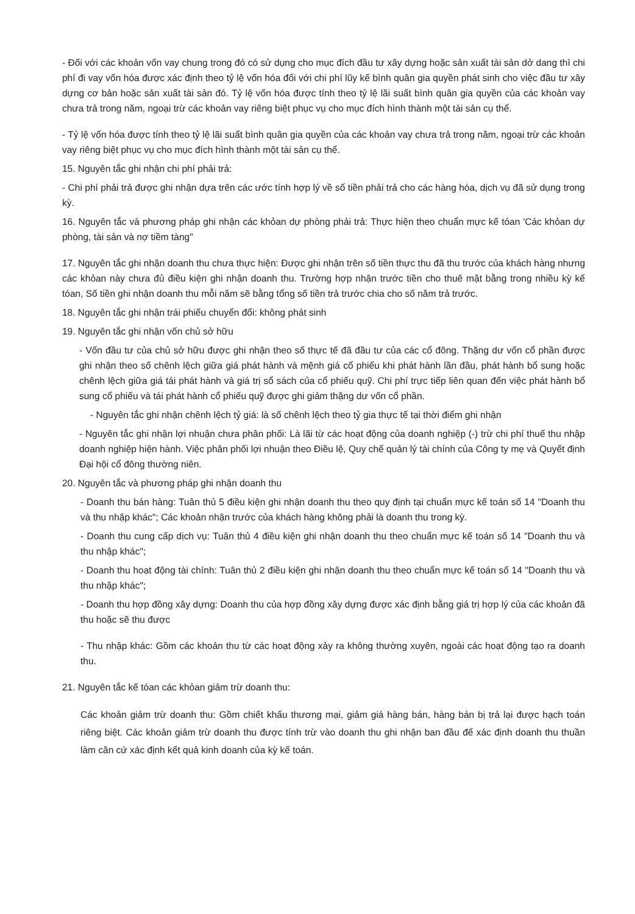- Đối với các khoản vốn vay chung trong đó có sử dụng cho mục đích đầu tư xây dựng hoặc sản xuất tài sản dở dang thì chi phí đi vay vốn hóa được xác định theo tỷ lệ vốn hóa đối với chi phí lũy kế bình quân gia quyền phát sinh cho việc đầu tư xây dựng cơ bản hoặc sản xuất tài sản đó. Tỷ lệ vốn hóa được tính theo tỷ lệ lãi suất bình quân gia quyền của các khoản vay chưa trả trong năm, ngoại trừ các khoản vay riêng biệt phục vụ cho mục đích hình thành một tài sản cụ thể.
- Tỷ lệ vốn hóa được tính theo tỷ lệ lãi suất bình quân gia quyền của các khoản vay chưa trả trong năm, ngoại trừ các khoản vay riêng biệt phục vụ cho mục đích hình thành một tài sản cụ thể.
15. Nguyên tắc ghi nhận chi phí phải trả:
- Chi phí phải trả được ghi nhận dựa trên các ước tính hợp lý về số tiền phải trả cho các hàng hóa, dịch vụ đã sử dụng trong kỳ.
16. Nguyên tắc và phương pháp ghi nhận các khỏan dự phòng phải trả: Thực hiện theo chuẩn mực kế tóan 'Các khỏan dự phòng, tài sản và nợ tiềm tàng"
17. Nguyên tắc ghi nhận doanh thu chưa thực hiện: Được ghi nhận trên số tiền thực thu đã thu trước của khách hàng nhưng các khỏan này chưa đủ điều kiện ghi nhận doanh thu. Trường hợp nhận trước tiền cho thuê mặt bằng trong nhiều kỳ kế tóan, Số tiền ghi nhận doanh thu mỗi năm sẽ bằng tổng số tiền trả trước chia cho số năm trả trước.
18. Nguyên tắc ghi nhận trái phiếu chuyển đổi: không phát sinh
19. Nguyên tắc ghi nhận vốn chủ sở hữu
- Vốn đầu tư của chủ sở hữu được ghi nhận theo số thực tế đã đầu tư của các cổ đông. Thặng dư vốn cổ phần được ghi nhận theo số chênh lệch giữa giá phát hành và mệnh giá cổ phiếu khi phát hành lần đầu, phát hành bổ sung hoặc chênh lệch giữa giá tái phát hành và giá trị sổ sách của cổ phiếu quỹ. Chi phí trực tiếp liên quan đến việc phát hành bổ sung cổ phiếu và tái phát hành cổ phiếu quỹ được ghi giảm thặng dư vốn cổ phần.
- Nguyên tắc ghi nhận chênh lệch tỷ giá: là số chênh lệch theo tỷ gia thực tế tại thời điểm ghi nhận
- Nguyên tắc ghi nhận lợi nhuận chưa phân phối: Là lãi từ các hoạt động của doanh nghiệp (-) trừ chi phí thuế thu nhập doanh nghiệp hiện hành. Việc phân phối lợi nhuận theo Điều lệ, Quy chế quản lý tài chính của Công ty mẹ và Quyết định Đại hội cổ đông thường niên.
20. Nguyên tắc và phương pháp ghi nhận doanh thu
- Doanh thu bán hàng: Tuân thủ 5 điều kiện ghi nhận doanh thu theo quy định tại chuẩn mực kế toán số 14 "Doanh thu và thu nhập khác"; Các khoản nhận trước của khách hàng không phải là doanh thu trong kỳ.
- Doanh thu cung cấp dịch vụ: Tuân thủ 4 điều kiện ghi nhận doanh thu theo chuẩn mực kế toán số 14 "Doanh thu và thu nhập khác";
- Doanh thu hoạt động tài chính: Tuân thủ 2 điều kiện ghi nhận doanh thu theo chuẩn mực kế toán số 14 "Doanh thu và thu nhập khác";
- Doanh thu hợp đồng xây dựng: Doanh thu của hợp đồng xây dựng được xác định bằng giá trị hợp lý của các khoản đã thu hoặc sẽ thu được
- Thu nhập khác: Gồm các khoản thu từ các hoạt động xảy ra không thường xuyên, ngoài các hoạt động tạo ra doanh thu.
21. Nguyên tắc kế tóan các khỏan giảm trừ doanh thu:
Các khoản giảm trừ doanh thu: Gồm chiết khấu thương mại, giảm giá hàng bán, hàng bán bị trả lại được hạch toán riêng biệt. Các khoản giảm trừ doanh thu được tính trừ vào doanh thu ghi nhận ban đầu để xác định doanh thu thuần làm căn cứ xác định kết quả kinh doanh của kỳ kế toán.